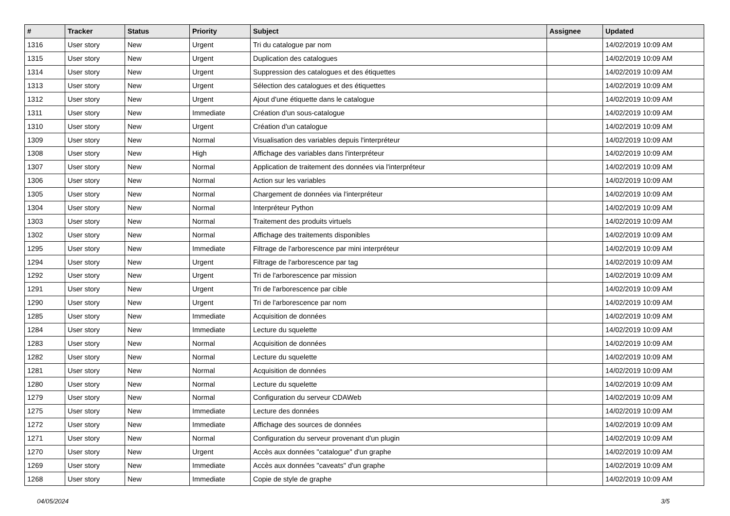| # | Tracker | Status | Priority | Subject | Assignee | Updated |
| --- | --- | --- | --- | --- | --- | --- |
| 1316 | User story | New | Urgent | Tri du catalogue par nom | | 14/02/2019 10:09 AM |
| 1315 | User story | New | Urgent | Duplication des catalogues | | 14/02/2019 10:09 AM |
| 1314 | User story | New | Urgent | Suppression des catalogues et des étiquettes | | 14/02/2019 10:09 AM |
| 1313 | User story | New | Urgent | Sélection des catalogues et des étiquettes | | 14/02/2019 10:09 AM |
| 1312 | User story | New | Urgent | Ajout d'une étiquette dans le catalogue | | 14/02/2019 10:09 AM |
| 1311 | User story | New | Immediate | Création d'un sous-catalogue | | 14/02/2019 10:09 AM |
| 1310 | User story | New | Urgent | Création d'un catalogue | | 14/02/2019 10:09 AM |
| 1309 | User story | New | Normal | Visualisation des variables depuis l'interpréteur | | 14/02/2019 10:09 AM |
| 1308 | User story | New | High | Affichage des variables dans l'interpréteur | | 14/02/2019 10:09 AM |
| 1307 | User story | New | Normal | Application de traitement des données via l'interpréteur | | 14/02/2019 10:09 AM |
| 1306 | User story | New | Normal | Action sur les variables | | 14/02/2019 10:09 AM |
| 1305 | User story | New | Normal | Chargement de données via l'interpréteur | | 14/02/2019 10:09 AM |
| 1304 | User story | New | Normal | Interpréteur Python | | 14/02/2019 10:09 AM |
| 1303 | User story | New | Normal | Traitement des produits virtuels | | 14/02/2019 10:09 AM |
| 1302 | User story | New | Normal | Affichage des traitements disponibles | | 14/02/2019 10:09 AM |
| 1295 | User story | New | Immediate | Filtrage de l'arborescence par mini interpréteur | | 14/02/2019 10:09 AM |
| 1294 | User story | New | Urgent | Filtrage de l'arborescence par tag | | 14/02/2019 10:09 AM |
| 1292 | User story | New | Urgent | Tri de l'arborescence par mission | | 14/02/2019 10:09 AM |
| 1291 | User story | New | Urgent | Tri de l'arborescence par cible | | 14/02/2019 10:09 AM |
| 1290 | User story | New | Urgent | Tri de l'arborescence par nom | | 14/02/2019 10:09 AM |
| 1285 | User story | New | Immediate | Acquisition de données | | 14/02/2019 10:09 AM |
| 1284 | User story | New | Immediate | Lecture du squelette | | 14/02/2019 10:09 AM |
| 1283 | User story | New | Normal | Acquisition de données | | 14/02/2019 10:09 AM |
| 1282 | User story | New | Normal | Lecture du squelette | | 14/02/2019 10:09 AM |
| 1281 | User story | New | Normal | Acquisition de données | | 14/02/2019 10:09 AM |
| 1280 | User story | New | Normal | Lecture du squelette | | 14/02/2019 10:09 AM |
| 1279 | User story | New | Normal | Configuration du serveur CDAWeb | | 14/02/2019 10:09 AM |
| 1275 | User story | New | Immediate | Lecture des données | | 14/02/2019 10:09 AM |
| 1272 | User story | New | Immediate | Affichage des sources de données | | 14/02/2019 10:09 AM |
| 1271 | User story | New | Normal | Configuration du serveur provenant d'un plugin | | 14/02/2019 10:09 AM |
| 1270 | User story | New | Urgent | Accès aux données "catalogue" d'un graphe | | 14/02/2019 10:09 AM |
| 1269 | User story | New | Immediate | Accès aux données "caveats" d'un graphe | | 14/02/2019 10:09 AM |
| 1268 | User story | New | Immediate | Copie de style de graphe | | 14/02/2019 10:09 AM |
04/05/2024 3/5